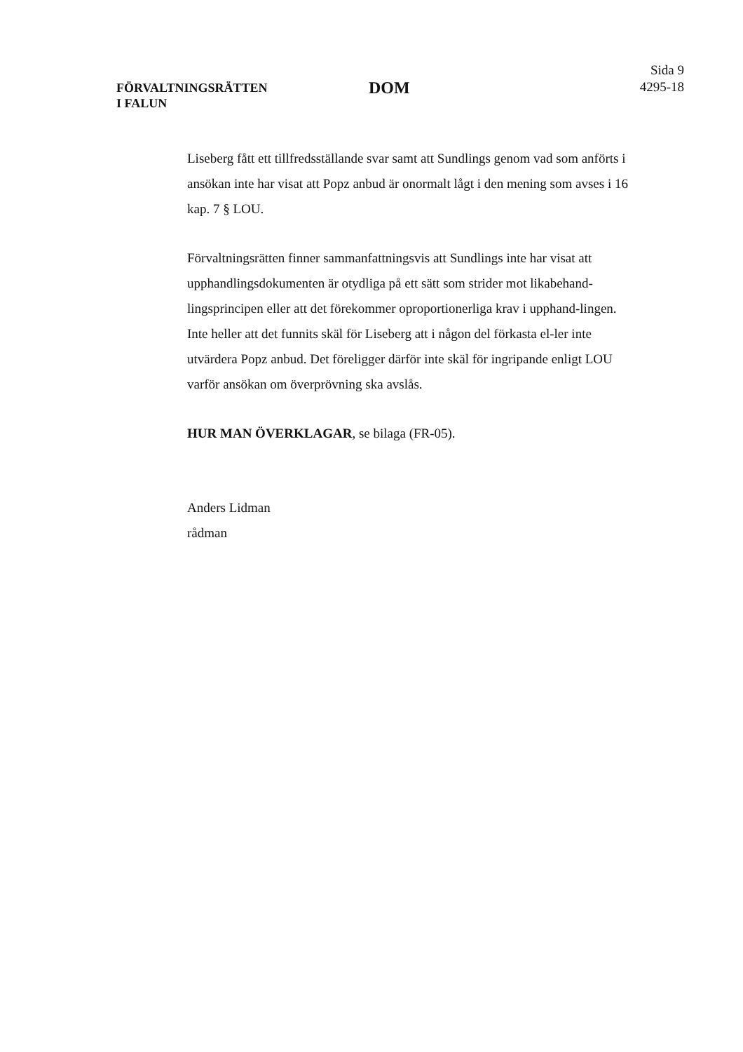FÖRVALTNINGSRÄTTEN
I FALUN
DOM
Sida 9
4295-18
Liseberg fått ett tillfredsställande svar samt att Sundlings genom vad som anförts i ansökan inte har visat att Popz anbud är onormalt lågt i den mening som avses i 16 kap. 7 § LOU.
Förvaltningsrätten finner sammanfattningsvis att Sundlings inte har visat att upphandlingsdokumenten är otydliga på ett sätt som strider mot likabehand-lingsprincipen eller att det förekommer oproportionerliga krav i upphand-lingen. Inte heller att det funnits skäl för Liseberg att i någon del förkasta el-ler inte utvärdera Popz anbud. Det föreligger därför inte skäl för ingripande enligt LOU varför ansökan om överprövning ska avslås.
HUR MAN ÖVERKLAGAR, se bilaga (FR-05).
Anders Lidman
rådman